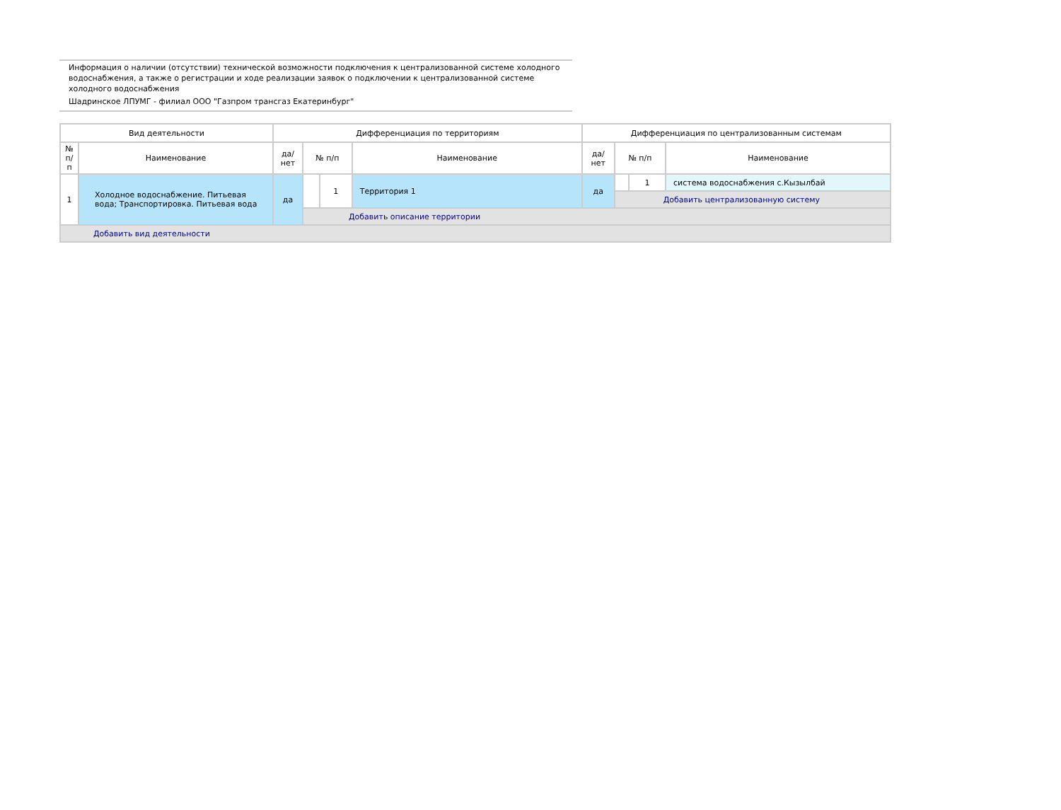Информация о наличии (отсутствии) технической возможности подключения к централизованной системе холодного водоснабжения, а также о регистрации и ходе реализации заявок о подключении к централизованной системе холодного водоснабжения
Шадринское ЛПУМГ - филиал ООО "Газпром трансгаз Екатеринбург"
| Вид деятельности | | Дифференциация по территориям | | | | Дифференциация по централизованным системам | | | |
| --- | --- | --- | --- | --- | --- | --- | --- | --- | --- |
| № п/п | Наименование | да/нет | № п/п | | Наименование | да/нет | № п/п | | Наименование |
| 1 | Холодное водоснабжение. Питьевая вода; Транспортировка. Питьевая вода | да | | 1 | Территория 1 | да | | 1 | система водоснабжения с.Кызылбай |
| | | | | | | | Добавить централизованную систему | | |
| | | | Добавить описание территории | | | | | | |
| Добавить вид деятельности | | | | | | | | | |